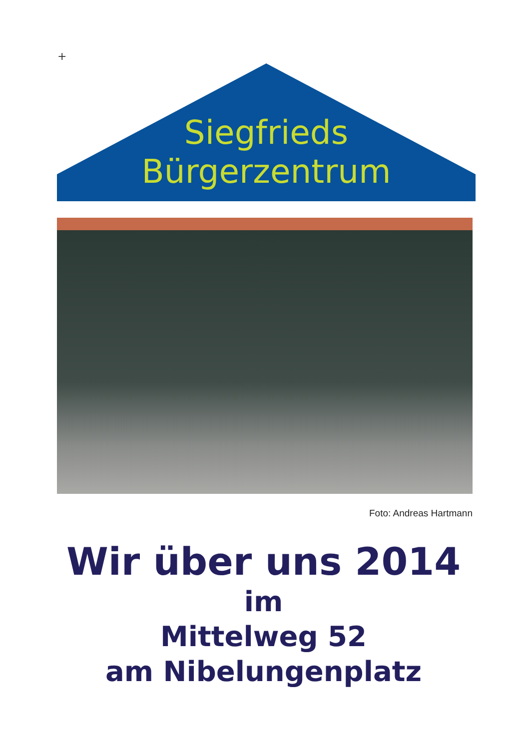+
Siegfrieds
Bürgerzentrum
Foto: Andreas Hartmann
Wir über uns 2014
im
Mittelweg 52
am Nibelungenplatz